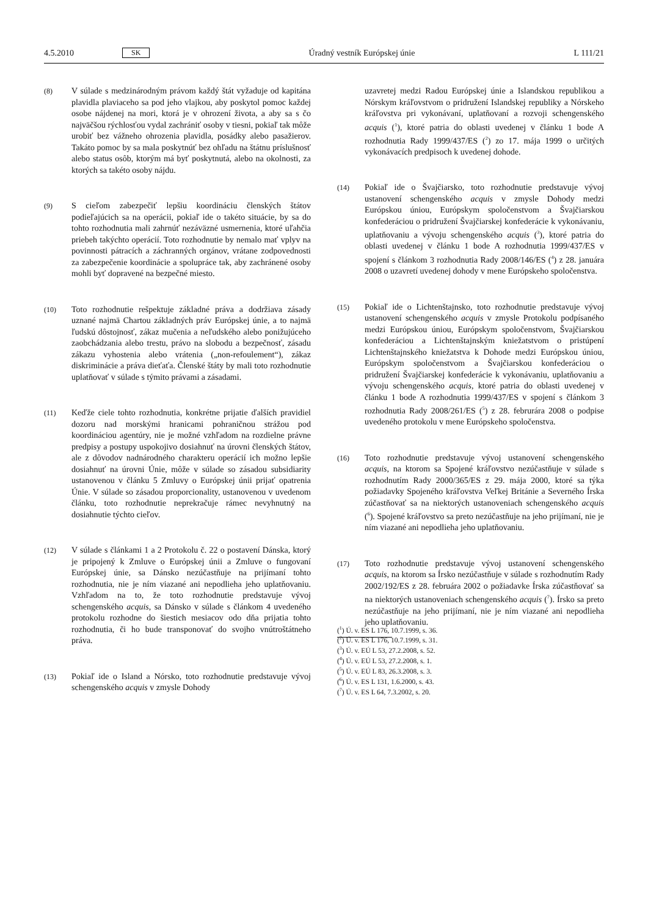4.5.2010 SK Úradný vestník Európskej únie L 111/21
(8) V súlade s medzinárodným právom každý štát vyžaduje od kapitána plavidla plaviaceho sa pod jeho vlajkou, aby poskytol pomoc každej osobe nájdenej na mori, ktorá je v ohrození života, a aby sa s čo najväčšou rýchlosťou vydal zachrániť osoby v tiesni, pokiaľ tak môže urobiť bez vážneho ohrozenia plavidla, posádky alebo pasažierov. Takáto pomoc by sa mala poskytnúť bez ohľadu na štátnu príslušnosť alebo status osôb, ktorým má byť poskytnutá, alebo na okolnosti, za ktorých sa takéto osoby nájdu.
(9) S cieľom zabezpečiť lepšiu koordináciu členských štátov podieľajúcich sa na operácii, pokiaľ ide o takéto situácie, by sa do tohto rozhodnutia mali zahrnúť nezáväzné usmernenia, ktoré uľahčia priebeh takýchto operácií. Toto rozhodnutie by nemalo mať vplyv na povinnosti pátracích a záchranných orgánov, vrátane zodpovednosti za zabezpečenie koordinácie a spolupráce tak, aby zachránené osoby mohli byť dopravené na bezpečné miesto.
(10) Toto rozhodnutie rešpektuje základné práva a dodržiava zásady uznané najmä Chartou základných práv Európskej únie, a to najmä ľudskú dôstojnosť, zákaz mučenia a neľudského alebo ponižujúceho zaobchádzania alebo trestu, právo na slobodu a bezpečnosť, zásadu zákazu vyhostenia alebo vrátenia („non-refoulement“), zákaz diskriminácie a práva dieťaťa. Členské štáty by mali toto rozhodnutie uplatňovať v súlade s týmito právami a zásadami.
(11) Keďže ciele tohto rozhodnutia, konkrétne prijatie ďalších pravidiel dozoru nad morskými hranicami pohraničnou strážou pod koordináciou agentúry, nie je možné vzhľadom na rozdielne právne predpisy a postupy uspokojivo dosiahnuť na úrovni členských štátov, ale z dôvodov nadnárodného charakteru operácií ich možno lepšie dosiahnuť na úrovni Únie, môže v súlade so zásadou subsidiarity ustanovenou v článku 5 Zmluvy o Európskej únii prijať opatrenia Únie. V súlade so zásadou proporcionality, ustanovenou v uvedenom článku, toto rozhodnutie neprekračuje rámec nevyhnutný na dosiahnutie týchto cieľov.
(12) V súlade s článkami 1 a 2 Protokolu č. 22 o postavení Dánska, ktorý je pripojený k Zmluve o Európskej únii a Zmluve o fungovaní Európskej únie, sa Dánsko nezúčastňuje na prijímaní tohto rozhodnutia, nie je ním viazané ani nepodlieha jeho uplatňovaniu. Vzhľadom na to, že toto rozhodnutie predstavuje vývoj schengenského acquis, sa Dánsko v súlade s článkom 4 uvedeného protokolu rozhodne do šiestich mesiacov odo dňa prijatia tohto rozhodnutia, či ho bude transponovať do svojho vnútroštátneho práva.
(13) Pokiaľ ide o Island a Nórsko, toto rozhodnutie predstavuje vývoj schengenského acquis v zmysle Dohody
uzavretej medzi Radou Európskej únie a Islandskou republikou a Nórskym kráľovstvom o pridružení Islandskej republiky a Nórskeho kráľovstva pri vykonávaní, uplatňovaní a rozvoji schengenského acquis (<sup>1</sup>), ktoré patria do oblasti uvedenej v článku 1 bode A rozhodnutia Rady 1999/437/ES (<sup>2</sup>) zo 17. mája 1999 o určitých vykonávacích predpisoch k uvedenej dohode.
(14) Pokiaľ ide o Švajčiarsko, toto rozhodnutie predstavuje vývoj ustanovení schengenského acquis v zmysle Dohody medzi Európskou úniou, Európskym spoločenstvom a Švajčiarskou konfederáciou o pridružení Švajčiarskej konfederácie k vykonávaniu, uplatňovaniu a vývoju schengenského acquis (<sup>3</sup>), ktoré patria do oblasti uvedenej v článku 1 bode A rozhodnutia 1999/437/ES v spojení s článkom 3 rozhodnutia Rady 2008/146/ES (<sup>4</sup>) z 28. januára 2008 o uzavretí uvedenej dohody v mene Európskeho spoločenstva.
(15) Pokiaľ ide o Lichtenštajnsko, toto rozhodnutie predstavuje vývoj ustanovení schengenského acquis v zmysle Protokolu podpísaného medzi Európskou úniou, Európskym spoločenstvom, Švajčiarskou konfederáciou a Lichtenštajnským kniežatstvom o pristúpení Lichtenštajnského kniežatstva k Dohode medzi Európskou úniou, Európskym spoločenstvom a Švajčiarskou konfederáciou o pridružení Švajčiarskej konfederácie k vykonávaniu, uplatňovaniu a vývoju schengenského acquis, ktoré patria do oblasti uvedenej v článku 1 bode A rozhodnutia 1999/437/ES v spojení s článkom 3 rozhodnutia Rady 2008/261/ES (<sup>5</sup>) z 28. februrára 2008 o podpise uvedeného protokolu v mene Európskeho spoločenstva.
(16) Toto rozhodnutie predstavuje vývoj ustanovení schengenského acquis, na ktorom sa Spojené kráľovstvo nezúčastňuje v súlade s rozhodnutím Rady 2000/365/ES z 29. mája 2000, ktoré sa týka požiadavky Spojeného kráľovstva Veľkej Británie a Severného Írska zúčastňovať sa na niektorých ustanoveniach schengenského acquis (<sup>6</sup>). Spojené kráľovstvo sa preto nezúčastňuje na jeho prijímaní, nie je ním viazané ani nepodlieha jeho uplatňovaniu.
(17) Toto rozhodnutie predstavuje vývoj ustanovení schengenského acquis, na ktorom sa Írsko nezúčastňuje v súlade s rozhodnutím Rady 2002/192/ES z 28. februára 2002 o požiadavke Írska zúčastňovať sa na niektorých ustanoveniach schengenského acquis (<sup>7</sup>). Írsko sa preto nezúčastňuje na jeho prijímaní, nie je ním viazané ani nepodlieha jeho uplatňovaniu.
(<sup>1</sup>) Ú. v. ES L 176, 10.7.1999, s. 36.
(<sup>2</sup>) Ú. v. ES L 176, 10.7.1999, s. 31.
(<sup>3</sup>) Ú. v. EÚ L 53, 27.2.2008, s. 52.
(<sup>4</sup>) Ú. v. EÚ L 53, 27.2.2008, s. 1.
(<sup>5</sup>) Ú. v. EÚ L 83, 26.3.2008, s. 3.
(<sup>6</sup>) Ú. v. ES L 131, 1.6.2000, s. 43.
(<sup>7</sup>) Ú. v. ES L 64, 7.3.2002, s. 20.